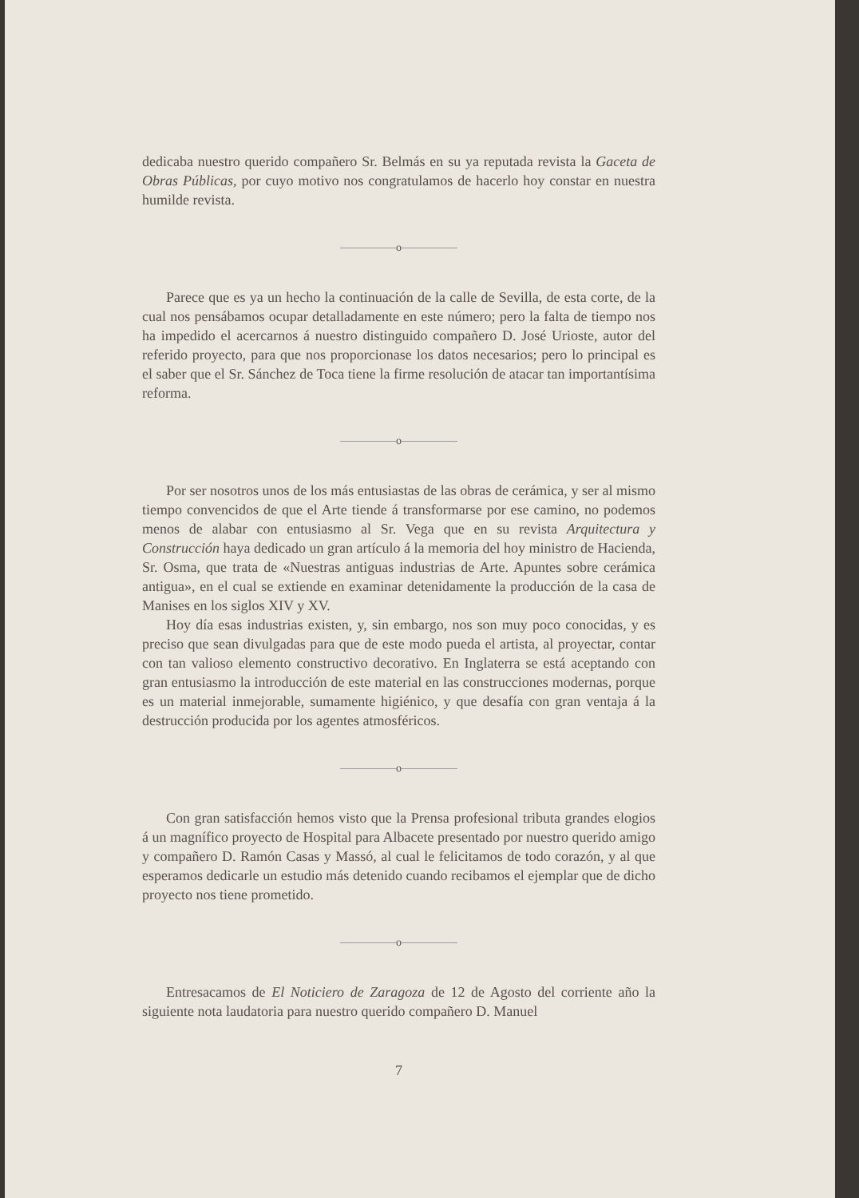dedicaba nuestro querido compañero Sr. Belmás en su ya reputada revista la Gaceta de Obras Públicas, por cuyo motivo nos congratulamos de hacerlo hoy constar en nuestra humilde revista.
o
Parece que es ya un hecho la continuación de la calle de Sevilla, de esta corte, de la cual nos pensábamos ocupar detalladamente en este número; pero la falta de tiempo nos ha impedido el acercarnos á nuestro distinguido compañero D. José Urioste, autor del referido proyecto, para que nos proporcionase los datos necesarios; pero lo principal es el saber que el Sr. Sánchez de Toca tiene la firme resolución de atacar tan importantísima reforma.
o
Por ser nosotros unos de los más entusiastas de las obras de cerámica, y ser al mismo tiempo convencidos de que el Arte tiende á transformarse por ese camino, no podemos menos de alabar con entusiasmo al Sr. Vega que en su revista Arquitectura y Construcción haya dedicado un gran artículo á la memoria del hoy ministro de Hacienda, Sr. Osma, que trata de «Nuestras antiguas industrias de Arte. Apuntes sobre cerámica antigua», en el cual se extiende en examinar detenidamente la producción de la casa de Manises en los siglos XIV y XV.
Hoy día esas industrias existen, y, sin embargo, nos son muy poco conocidas, y es preciso que sean divulgadas para que de este modo pueda el artista, al proyectar, contar con tan valioso elemento constructivo decorativo. En Inglaterra se está aceptando con gran entusiasmo la introducción de este material en las construcciones modernas, porque es un material inmejorable, sumamente higiénico, y que desafía con gran ventaja á la destrucción producida por los agentes atmosféricos.
o
Con gran satisfacción hemos visto que la Prensa profesional tributa grandes elogios á un magnífico proyecto de Hospital para Albacete presentado por nuestro querido amigo y compañero D. Ramón Casas y Massó, al cual le felicitamos de todo corazón, y al que esperamos dedicarle un estudio más detenido cuando recibamos el ejemplar que de dicho proyecto nos tiene prometido.
o
Entresacamos de El Noticiero de Zaragoza de 12 de Agosto del corriente año la siguiente nota laudatoria para nuestro querido compañero D. Manuel
7